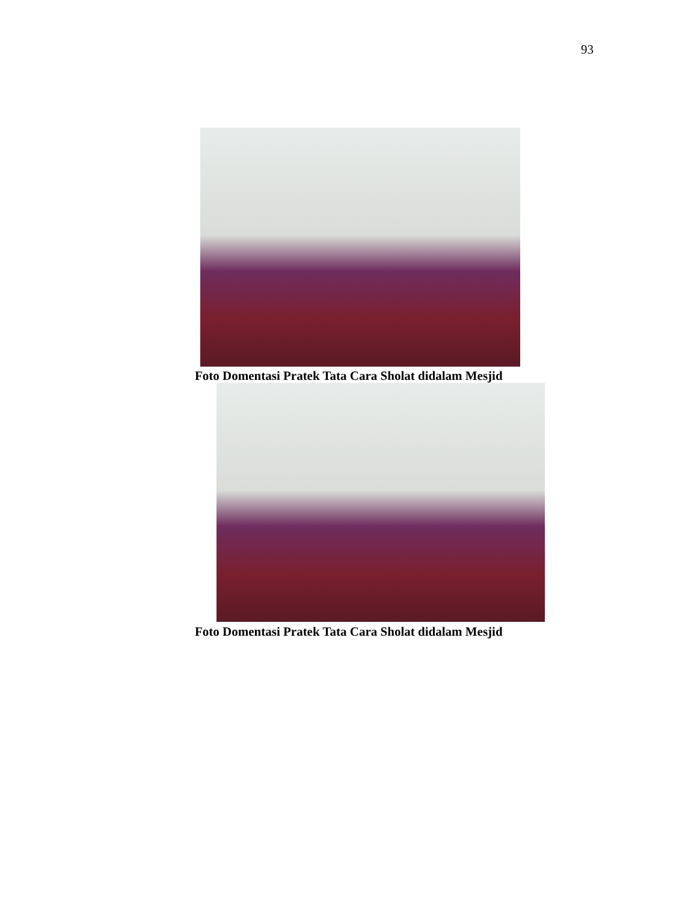93
Foto Domentasi Pratek Tata Cara Sholat didalam Mesjid
Foto Domentasi Pratek Tata Cara Sholat didalam Mesjid